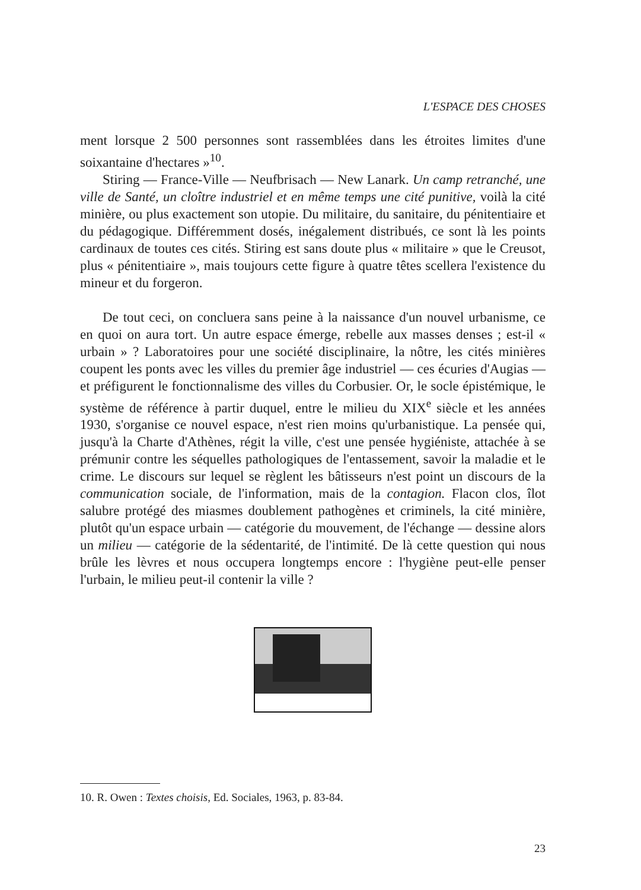L'ESPACE DES CHOSES
ment lorsque 2 500 personnes sont rassemblées dans les étroites limites d'une soixantaine d'hectares »<sup>10</sup>.
Stiring — France-Ville — Neufbrisach — New Lanark. Un camp retranché, une ville de Santé, un cloître industriel et en même temps une cité punitive, voilà la cité minière, ou plus exactement son utopie. Du militaire, du sanitaire, du pénitentiaire et du pédagogique. Différemment dosés, inégalement distribués, ce sont là les points cardinaux de toutes ces cités. Stiring est sans doute plus « militaire » que le Creusot, plus « pénitentiaire », mais toujours cette figure à quatre têtes scellera l'existence du mineur et du forgeron.
De tout ceci, on concluera sans peine à la naissance d'un nouvel urbanisme, ce en quoi on aura tort. Un autre espace émerge, rebelle aux masses denses ; est-il « urbain » ? Laboratoires pour une société disciplinaire, la nôtre, les cités minières coupent les ponts avec les villes du premier âge industriel — ces écuries d'Augias — et préfigurent le fonctionnalisme des villes du Corbusier. Or, le socle épistémique, le système de référence à partir duquel, entre le milieu du XIX<sup>e</sup> siècle et les années 1930, s'organise ce nouvel espace, n'est rien moins qu'urbanistique. La pensée qui, jusqu'à la Charte d'Athènes, régit la ville, c'est une pensée hygiéniste, attachée à se prémunir contre les séquelles pathologiques de l'entassement, savoir la maladie et le crime. Le discours sur lequel se règlent les bâtisseurs n'est point un discours de la communication sociale, de l'information, mais de la contagion. Flacon clos, îlot salubre protégé des miasmes doublement pathogènes et criminels, la cité minière, plutôt qu'un espace urbain — catégorie du mouvement, de l'échange — dessine alors un milieu — catégorie de la sédentarité, de l'intimité. De là cette question qui nous brûle les lèvres et nous occupera longtemps encore : l'hygiène peut-elle penser l'urbain, le milieu peut-il contenir la ville ?
10. R. Owen : Textes choisis, Ed. Sociales, 1963, p. 83-84.
23